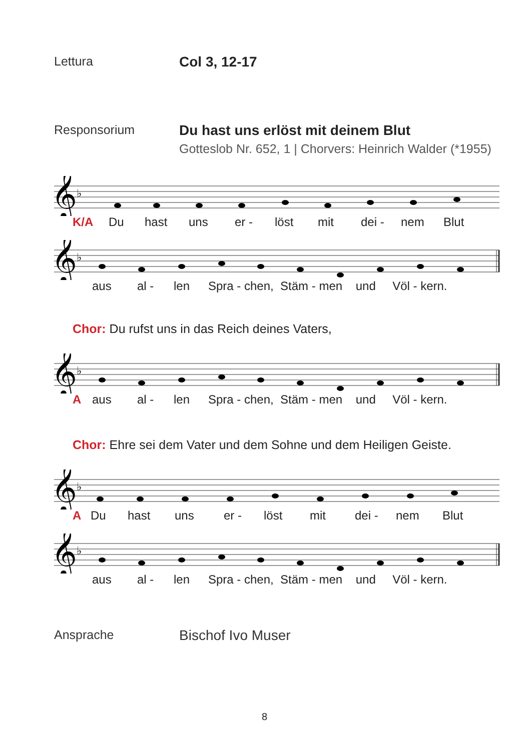Lettura Col 3, 12-17
Responsorium Du hast uns erlöst mit deinem Blut
Gotteslob Nr. 652, 1 | Chorvers: Heinrich Walder (*1955)
𝄞
♭
K/A Du hast uns er - löst mit dei - nem Blut
𝄞
♭
aus al - len Spra - chen, Stäm - men und Völ - kern.
Chor: Du rufst uns in das Reich deines Vaters,
𝄞
♭
Aaus al - len Spra - chen, Stäm - men und Völ - kern.
Chor: Ehre sei dem Vater und dem Sohne und dem Heiligen Geiste.
𝄞
♭
A Du hast uns er - löst mit dei - nem Blut
𝄞
♭
aus al - len Spra - chen, Stäm - men und Völ - kern.
Ansprache Bischof Ivo Muser
8